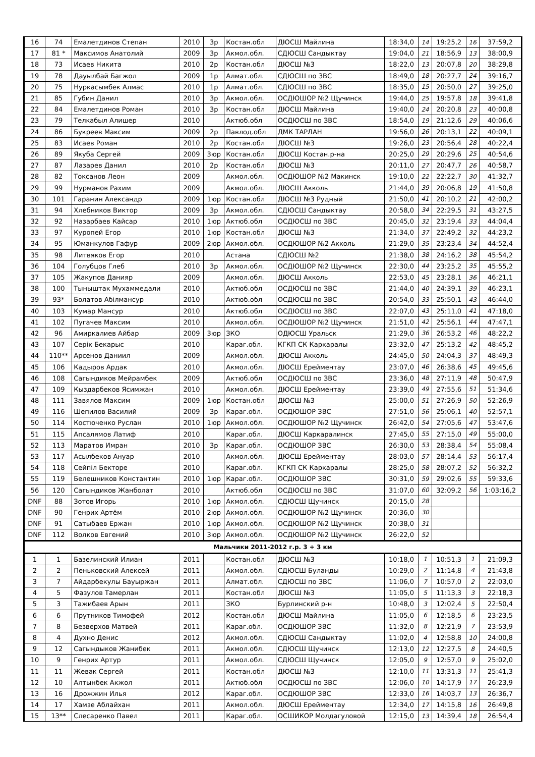| 16 | 74 | Емалетдинов Степан | 2010 | 3р | Костан.обл | ДЮСШ Майлина | 18:34,0 | 14 | 19:25,2 | 16 | 37:59,2 |
| 17 | 81 * | Максимов Анатолий | 2009 | 3р | Акмол.обл. | СДЮСШ Сандыктау | 19:04,0 | 21 | 18:56,9 | 13 | 38:00,9 |
| 18 | 73 | Исаев Никита | 2010 | 2р | Костан.обл | ДЮСШ №3 | 18:22,0 | 13 | 20:07,8 | 20 | 38:29,8 |
| 19 | 78 | Дауылбай Багжол | 2009 | 1р | Алмат.обл. | СДЮСШ по ЗВС | 18:49,0 | 18 | 20:27,7 | 24 | 39:16,7 |
| 20 | 75 | Нуркасымбек Алмас | 2010 | 1р | Алмат.обл. | СДЮСШ по ЗВС | 18:35,0 | 15 | 20:50,0 | 27 | 39:25,0 |
| 21 | 85 | Губин Данил | 2010 | 3р | Акмол.обл. | ОСДЮШОР №2 Щучинск | 19:44,0 | 25 | 19:57,8 | 18 | 39:41,8 |
| 22 | 84 | Емалетдинов Роман | 2010 | 3р | Костан.обл | ДЮСШ Майлина | 19:40,0 | 24 | 20:20,8 | 23 | 40:00,8 |
| 23 | 79 | Телкабыл Алишер | 2010 | | Актюб.обл | ОСДЮСШ по ЗВС | 18:54,0 | 19 | 21:12,6 | 29 | 40:06,6 |
| 24 | 86 | Букреев Максим | 2009 | 2р | Павлод.обл | ДМК ТАРЛАН | 19:56,0 | 26 | 20:13,1 | 22 | 40:09,1 |
| 25 | 83 | Исаев Роман | 2010 | 2р | Костан.обл | ДЮСШ №3 | 19:26,0 | 23 | 20:56,4 | 28 | 40:22,4 |
| 26 | 89 | Якуба Сергей | 2009 | 3юр | Костан.обл | ДЮСШ Костан.р-на | 20:25,0 | 29 | 20:29,6 | 25 | 40:54,6 |
| 27 | 87 | Лазарев Данил | 2010 | 2р | Костан.обл | ДЮСШ №3 | 20:11,0 | 27 | 20:47,7 | 26 | 40:58,7 |
| 28 | 82 | Токсанов Леон | 2009 | | Акмол.обл. | ОСДЮШОР №2 Макинск | 19:10,0 | 22 | 22:22,7 | 30 | 41:32,7 |
| 29 | 99 | Нурманов Рахим | 2009 | | Акмол.обл. | ДЮСШ Акколь | 21:44,0 | 39 | 20:06,8 | 19 | 41:50,8 |
| 30 | 101 | Гаранин Александр | 2009 | 1юр | Костан.обл | ДЮСШ №3 Рудный | 21:50,0 | 41 | 20:10,2 | 21 | 42:00,2 |
| 31 | 94 | Хлебников Виктор | 2009 | 3р | Акмол.обл. | СДЮСШ Сандыктау | 20:58,0 | 34 | 22:29,5 | 31 | 43:27,5 |
| 32 | 92 | Назарбаев Кайсар | 2010 | 1юр | Актюб.обл | ОСДЮСШ по ЗВС | 20:45,0 | 32 | 23:19,4 | 33 | 44:04,4 |
| 33 | 97 | Куропей Егор | 2010 | 1юр | Костан.обл | ДЮСШ №3 | 21:34,0 | 37 | 22:49,2 | 32 | 44:23,2 |
| 34 | 95 | Юманкулов Гафур | 2009 | 2юр | Акмол.обл. | ОСДЮШОР №2 Акколь | 21:29,0 | 35 | 23:23,4 | 34 | 44:52,4 |
| 35 | 98 | Литвяков Егор | 2010 | | Астана | СДЮСШ №2 | 21:38,0 | 38 | 24:16,2 | 38 | 45:54,2 |
| 36 | 104 | Голубцов Глеб | 2010 | 3р | Акмол.обл. | ОСДЮШОР №2 Щучинск | 22:30,0 | 44 | 23:25,2 | 35 | 45:55,2 |
| 37 | 105 | Жакупов Данияр | 2009 | | Акмол.обл. | ДЮСШ Акколь | 22:53,0 | 45 | 23:28,1 | 36 | 46:21,1 |
| 38 | 100 | Тыныштак Мухаммедали | 2010 | | Актюб.обл | ОСДЮСШ по ЗВС | 21:44,0 | 40 | 24:39,1 | 39 | 46:23,1 |
| 39 | 93* | Болатов Абілмансур | 2010 | | Актюб.обл | ОСДЮСШ по ЗВС | 20:54,0 | 33 | 25:50,1 | 43 | 46:44,0 |
| 40 | 103 | Кумар Мансур | 2010 | | Актюб.обл | ОСДЮСШ по ЗВС | 22:07,0 | 43 | 25:11,0 | 41 | 47:18,0 |
| 41 | 102 | Пугачев Максим | 2010 | | Акмол.обл. | ОСДЮШОР №2 Щучинск | 21:51,0 | 42 | 25:56,1 | 44 | 47:47,1 |
| 42 | 96 | Амиркалиев Айбар | 2009 | 3юр | ЗКО | ОДЮСШ Уральск | 21:29,0 | 36 | 26:53,2 | 46 | 48:22,2 |
| 43 | 107 | Серік Бекарыс | 2010 | | Караг.обл. | КГКП СК Каркаралы | 23:32,0 | 47 | 25:13,2 | 42 | 48:45,2 |
| 44 | 110** | Арсенов Даниил | 2009 | | Акмол.обл. | ДЮСШ Акколь | 24:45,0 | 50 | 24:04,3 | 37 | 48:49,3 |
| 45 | 106 | Кадыров Ардак | 2010 | | Акмол.обл. | ДЮСШ Ерейментау | 23:07,0 | 46 | 26:38,6 | 45 | 49:45,6 |
| 46 | 108 | Сагындиков Мейрамбек | 2009 | | Актюб.обл | ОСДЮСШ по ЗВС | 23:36,0 | 48 | 27:11,9 | 48 | 50:47,9 |
| 47 | 109 | Кыздарбеков Ясимжан | 2010 | | Акмол.обл. | ДЮСШ Ерейментау | 23:39,0 | 49 | 27:55,6 | 51 | 51:34,6 |
| 48 | 111 | Завялов Максим | 2009 | 1юр | Костан.обл | ДЮСШ №3 | 25:00,0 | 51 | 27:26,9 | 50 | 52:26,9 |
| 49 | 116 | Шепилов Василий | 2009 | 3р | Караг.обл. | ОСДЮШОР ЗВС | 27:51,0 | 56 | 25:06,1 | 40 | 52:57,1 |
| 50 | 114 | Костюченко Руслан | 2010 | 1юр | Акмол.обл. | ОСДЮШОР №2 Щучинск | 26:42,0 | 54 | 27:05,6 | 47 | 53:47,6 |
| 51 | 115 | Апсалямов Латиф | 2010 | | Караг.обл. | ДЮСШ Каркаралинск | 27:45,0 | 55 | 27:15,0 | 49 | 55:00,0 |
| 52 | 113 | Маратов Имран | 2010 | 3р | Караг.обл. | ОСДЮШОР ЗВС | 26:30,0 | 53 | 28:38,4 | 54 | 55:08,4 |
| 53 | 117 | Асылбеков Ануар | 2010 | | Акмол.обл. | ДЮСШ Ерейментау | 28:03,0 | 57 | 28:14,4 | 53 | 56:17,4 |
| 54 | 118 | Сейпіл Бекторе | 2010 | | Караг.обл. | КГКП СК Каркаралы | 28:25,0 | 58 | 28:07,2 | 52 | 56:32,2 |
| 55 | 119 | Белешников Константин | 2010 | 1юр | Караг.обл. | ОСДЮШОР ЗВС | 30:31,0 | 59 | 29:02,6 | 55 | 59:33,6 |
| 56 | 120 | Сагындиков Жанболат | 2010 | | Актюб.обл | ОСДЮСШ по ЗВС | 31:07,0 | 60 | 32:09,2 | 56 | 1:03:16,2 |
| DNF | 88 | Зотов Игорь | 2010 | 1юр | Акмол.обл. | СДЮСШ Щучинск | 20:15,0 | 28 | | | |
| DNF | 90 | Генрих Артём | 2010 | 2юр | Акмол.обл. | ОСДЮШОР №2 Щучинск | 20:36,0 | 30 | | | |
| DNF | 91 | Сатыбаев Ержан | 2010 | 1юр | Акмол.обл. | ОСДЮШОР №2 Щучинск | 20:38,0 | 31 | | | |
| DNF | 112 | Волков Евгений | 2010 | 3юр | Акмол.обл. | ОСДЮШОР №2 Щучинск | 26:22,0 | 52 | | | |
| Мальчики 2011-2012 г.р. 3 + 3 км | | | | | | | | | | | |
| 1 | 1 | Базелинский Илиан | 2011 | | Костан.обл | ДЮСШ №3 | 10:18,0 | 1 | 10:51,3 | 1 | 21:09,3 |
| 2 | 2 | Пеньковский Алексей | 2011 | | Акмол.обл. | СДЮСШ Буланды | 10:29,0 | 2 | 11:14,8 | 4 | 21:43,8 |
| 3 | 7 | Айдарбекулы Бауыржан | 2011 | | Алмат.обл. | СДЮСШ по ЗВС | 11:06,0 | 7 | 10:57,0 | 2 | 22:03,0 |
| 4 | 5 | Фазулов Тамерлан | 2011 | | Костан.обл | ДЮСШ №3 | 11:05,0 | 5 | 11:13,3 | 3 | 22:18,3 |
| 5 | 3 | Тажибаев Арын | 2011 | | ЗКО | Бурлинский р-н | 10:48,0 | 3 | 12:02,4 | 5 | 22:50,4 |
| 6 | 6 | Прутников Тимофей | 2012 | | Костан.обл | ДЮСШ Майлина | 11:05,0 | 6 | 12:18,5 | 6 | 23:23,5 |
| 7 | 8 | Безверхов Матвей | 2011 | | Караг.обл. | ОСДЮШОР ЗВС | 11:32,0 | 8 | 12:21,9 | 7 | 23:53,9 |
| 8 | 4 | Духно Денис | 2012 | | Акмол.обл. | СДЮСШ Сандыктау | 11:02,0 | 4 | 12:58,8 | 10 | 24:00,8 |
| 9 | 12 | Сагындыков Жанибек | 2011 | | Акмол.обл. | СДЮСШ Щучинск | 12:13,0 | 12 | 12:27,5 | 8 | 24:40,5 |
| 10 | 9 | Генрих Артур | 2011 | | Акмол.обл. | СДЮСШ Щучинск | 12:05,0 | 9 | 12:57,0 | 9 | 25:02,0 |
| 11 | 11 | Жевак Сергей | 2011 | | Костан.обл | ДЮСШ №3 | 12:10,0 | 11 | 13:31,3 | 11 | 25:41,3 |
| 12 | 10 | Алтынбек Акжол | 2011 | | Актюб.обл | ОСДЮСШ по ЗВС | 12:06,0 | 10 | 14:17,9 | 17 | 26:23,9 |
| 13 | 16 | Дрожжин Илья | 2012 | | Караг.обл. | ОСДЮШОР ЗВС | 12:33,0 | 16 | 14:03,7 | 13 | 26:36,7 |
| 14 | 17 | Хамзе Аблайхан | 2011 | | Акмол.обл. | ДЮСШ Ерейментау | 12:34,0 | 17 | 14:15,8 | 16 | 26:49,8 |
| 15 | 13** | Слесаренко Павел | 2011 | | Караг.обл. | ОСШИКОР Молдагуловой | 12:15,0 | 13 | 14:39,4 | 18 | 26:54,4 |